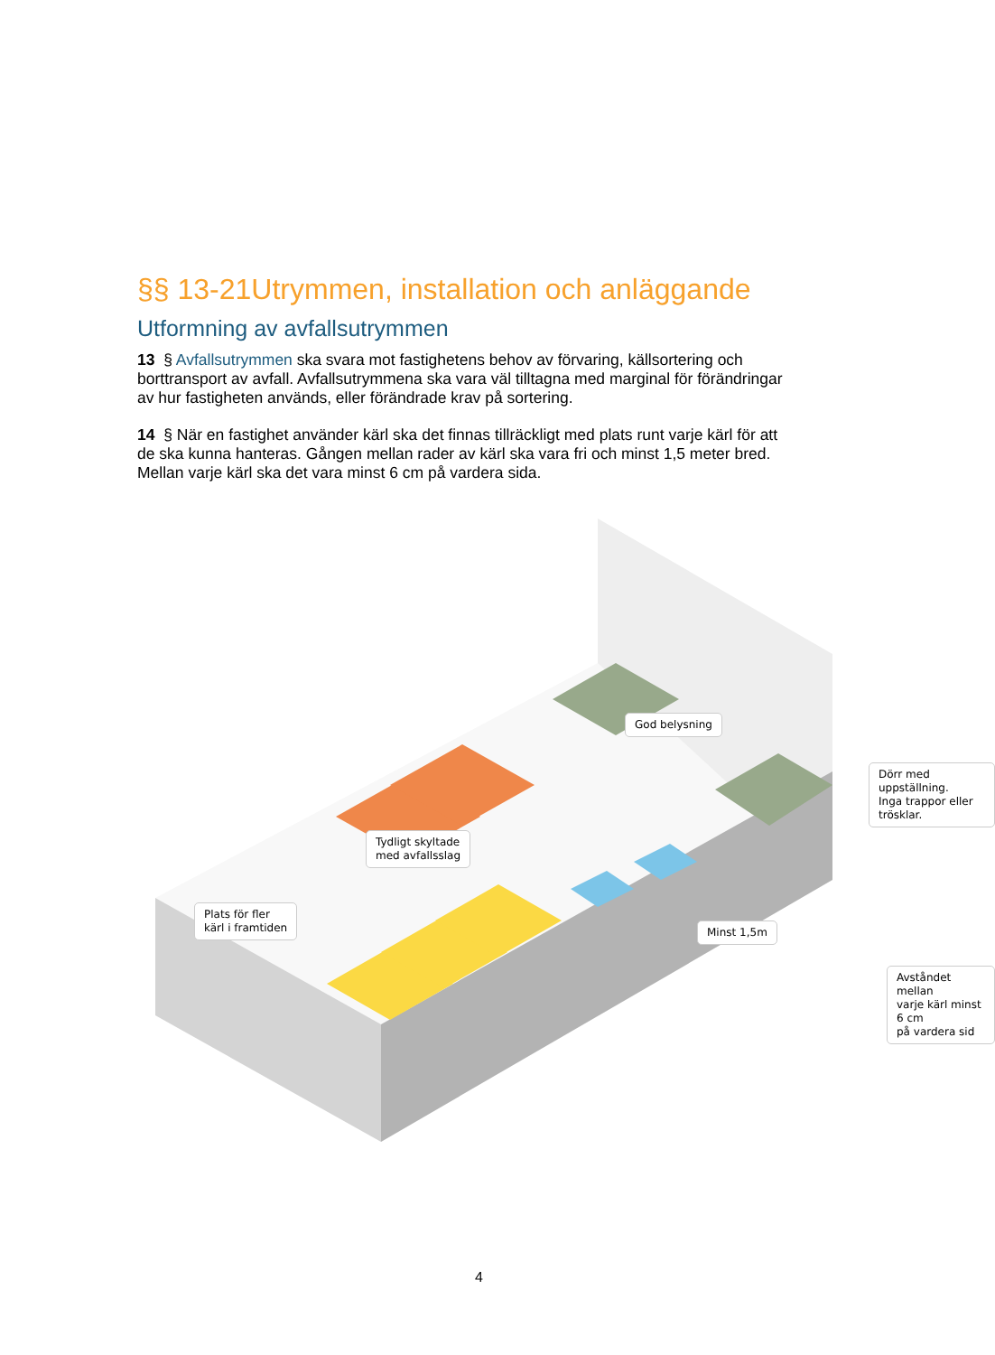§§ 13-21Utrymmen, installation och anläggande
Utformning av avfallsutrymmen
13 § Avfallsutrymmen ska svara mot fastighetens behov av förvaring, källsortering och borttransport av avfall. Avfallsutrymmena ska vara väl tilltagna med marginal för förändringar av hur fastigheten används, eller förändrade krav på sortering.
14 § När en fastighet använder kärl ska det finnas tillräckligt med plats runt varje kärl för att de ska kunna hanteras. Gången mellan rader av kärl ska vara fri och minst 1,5 meter bred. Mellan varje kärl ska det vara minst 6 cm på vardera sida.
God belysning
Tydligt skyltade
med avfallsslag
Plats för fler
kärl i framtiden
Dörr med uppställning.
Inga trappor eller trösklar.
Minst 1,5m
Avståndet mellan
varje kärl minst 6 cm
på vardera sid
4